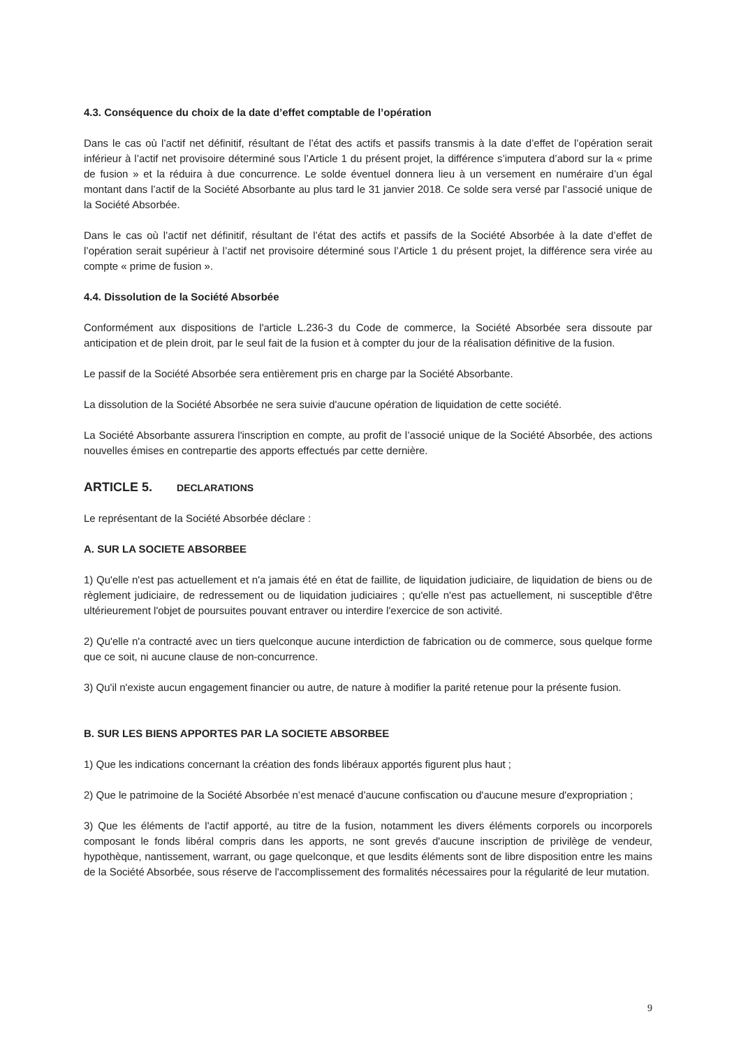4.3. Conséquence du choix de la date d’effet comptable de l’opération
Dans le cas où l’actif net définitif, résultant de l’état des actifs et passifs transmis à la date d’effet de l’opération serait inférieur à l’actif net provisoire déterminé sous l’Article 1 du présent projet, la différence s’imputera d’abord sur la « prime de fusion » et la réduira à due concurrence. Le solde éventuel donnera lieu à un versement en numéraire d’un égal montant dans l’actif de la Société Absorbante au plus tard le 31 janvier 2018. Ce solde sera versé par l’associé unique de la Société Absorbée.
Dans le cas où l’actif net définitif, résultant de l’état des actifs et passifs de la Société Absorbée à la date d’effet de l’opération serait supérieur à l’actif net provisoire déterminé sous l’Article 1 du présent projet, la différence sera virée au compte « prime de fusion ».
4.4. Dissolution de la Société Absorbée
Conformément aux dispositions de l'article L.236-3 du Code de commerce, la Société Absorbée sera dissoute par anticipation et de plein droit, par le seul fait de la fusion et à compter du jour de la réalisation définitive de la fusion.
Le passif de la Société Absorbée sera entièrement pris en charge par la Société Absorbante.
La dissolution de la Société Absorbée ne sera suivie d'aucune opération de liquidation de cette société.
La Société Absorbante assurera l'inscription en compte, au profit de l’associé unique de la Société Absorbée, des actions nouvelles émises en contrepartie des apports effectués par cette dernière.
ARTICLE 5. DECLARATIONS
Le représentant de la Société Absorbée déclare :
A. SUR LA SOCIETE ABSORBEE
1) Qu'elle n'est pas actuellement et n'a jamais été en état de faillite, de liquidation judiciaire, de liquidation de biens ou de règlement judiciaire, de redressement ou de liquidation judiciaires ; qu'elle n'est pas actuellement, ni susceptible d'être ultérieurement l'objet de poursuites pouvant entraver ou interdire l'exercice de son activité.
2) Qu'elle n'a contracté avec un tiers quelconque aucune interdiction de fabrication ou de commerce, sous quelque forme que ce soit, ni aucune clause de non-concurrence.
3) Qu'il n'existe aucun engagement financier ou autre, de nature à modifier la parité retenue pour la présente fusion.
B. SUR LES BIENS APPORTES PAR LA SOCIETE ABSORBEE
1) Que les indications concernant la création des fonds libéraux apportés figurent plus haut ;
2) Que le patrimoine de la Société Absorbée n’est menacé d’aucune confiscation ou d'aucune mesure d'expropriation ;
3) Que les éléments de l'actif apporté, au titre de la fusion, notamment les divers éléments corporels ou incorporels composant le fonds libéral compris dans les apports, ne sont grevés d'aucune inscription de privilège de vendeur, hypothèque, nantissement, warrant, ou gage quelconque, et que lesdits éléments sont de libre disposition entre les mains de la Société Absorbée, sous réserve de l'accomplissement des formalités nécessaires pour la régularité de leur mutation.
9